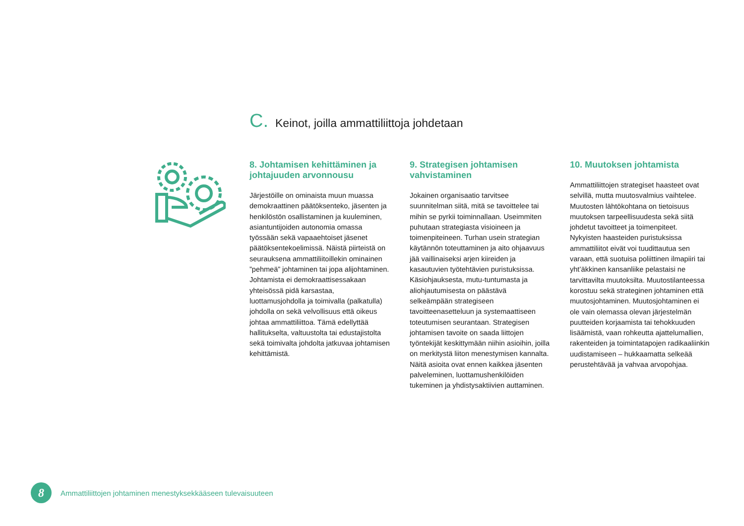C. Keinot, joilla ammattiliittoja johdetaan
8. Johtamisen kehittäminen ja johtajuuden arvonnousu
Järjestöille on ominaista muun muassa demokraattinen päätöksenteko, jäsenten ja henkilöstön osallistaminen ja kuuleminen, asiantuntijoiden autonomia omassa työssään sekä vapaaehtoiset jäsenet päätöksentekoelimissä. Näistä piirteistä on seurauksena ammattiliitoillekin ominainen ”pehmeä” johtaminen tai jopa alijohtaminen. Johtamista ei demokraattisessakaan yhteisössä pidä karsastaa, luottamusjohdolla ja toimivalla (palkatulla) johdolla on sekä velvollisuus että oikeus johtaa ammattiliittoa. Tämä edellyttää hallitukselta, valtuustolta tai edustajistolta sekä toimivalta johdolta jatkuvaa johtamisen kehittämistä.
9. Strategisen johtamisen vahvistaminen
Jokainen organisaatio tarvitsee suunnitelman siitä, mitä se tavoittelee tai mihin se pyrkii toiminnallaan. Useimmiten puhutaan strategiasta visioineen ja toimenpiteineen. Turhan usein strategian käytännön toteuttaminen ja aito ohjaavuus jää vaillinaiseksi arjen kiireiden ja kasautuvien työtehtävien puristuksissa. Käsiohjauksesta, mutu-tuntumasta ja aliohjautumisesta on päästävä selkeämpään strategiseen tavoitteenasetteluun ja systemaattiseen toteutumisen seurantaan. Strategisen johtamisen tavoite on saada liittojen työntekijät keskittymään niihin asioihin, joilla on merkitystä liiton menestymisen kannalta. Näitä asioita ovat ennen kaikkea jäsenten palveleminen, luottamushenkilöiden tukeminen ja yhdistysaktiivien auttaminen.
10. Muutoksen johtamista
Ammattiliittojen strategiset haasteet ovat selvillä, mutta muutosvalmius vaihtelee. Muutosten lähtökohtana on tietoisuus muutoksen tarpeellisuudesta sekä siitä johdetut tavoitteet ja toimenpiteet. Nykyisten haasteiden puristuksissa ammattiliitot eivät voi tuudittautua sen varaan, että suotuisa poliittinen ilmapiiri tai yht’äkkinen kansanliike pelastaisi ne tarvittavilta muutoksilta. Muutostilanteessa korostuu sekä strateginen johtaminen että muutosjohtaminen. Muutosjohtaminen ei ole vain olemassa olevan järjestelmän puutteiden korjaamista tai tehokkuuden lisäämistä, vaan rohkeutta ajattelumallien, rakenteiden ja toimintatapojen radikaaliinkin uudistamiseen – hukkaamatta selkeää perustehtävää ja vahvaa arvopohjaa.
8
Ammattiliittojen johtaminen menestyksekkääseen tulevaisuuteen